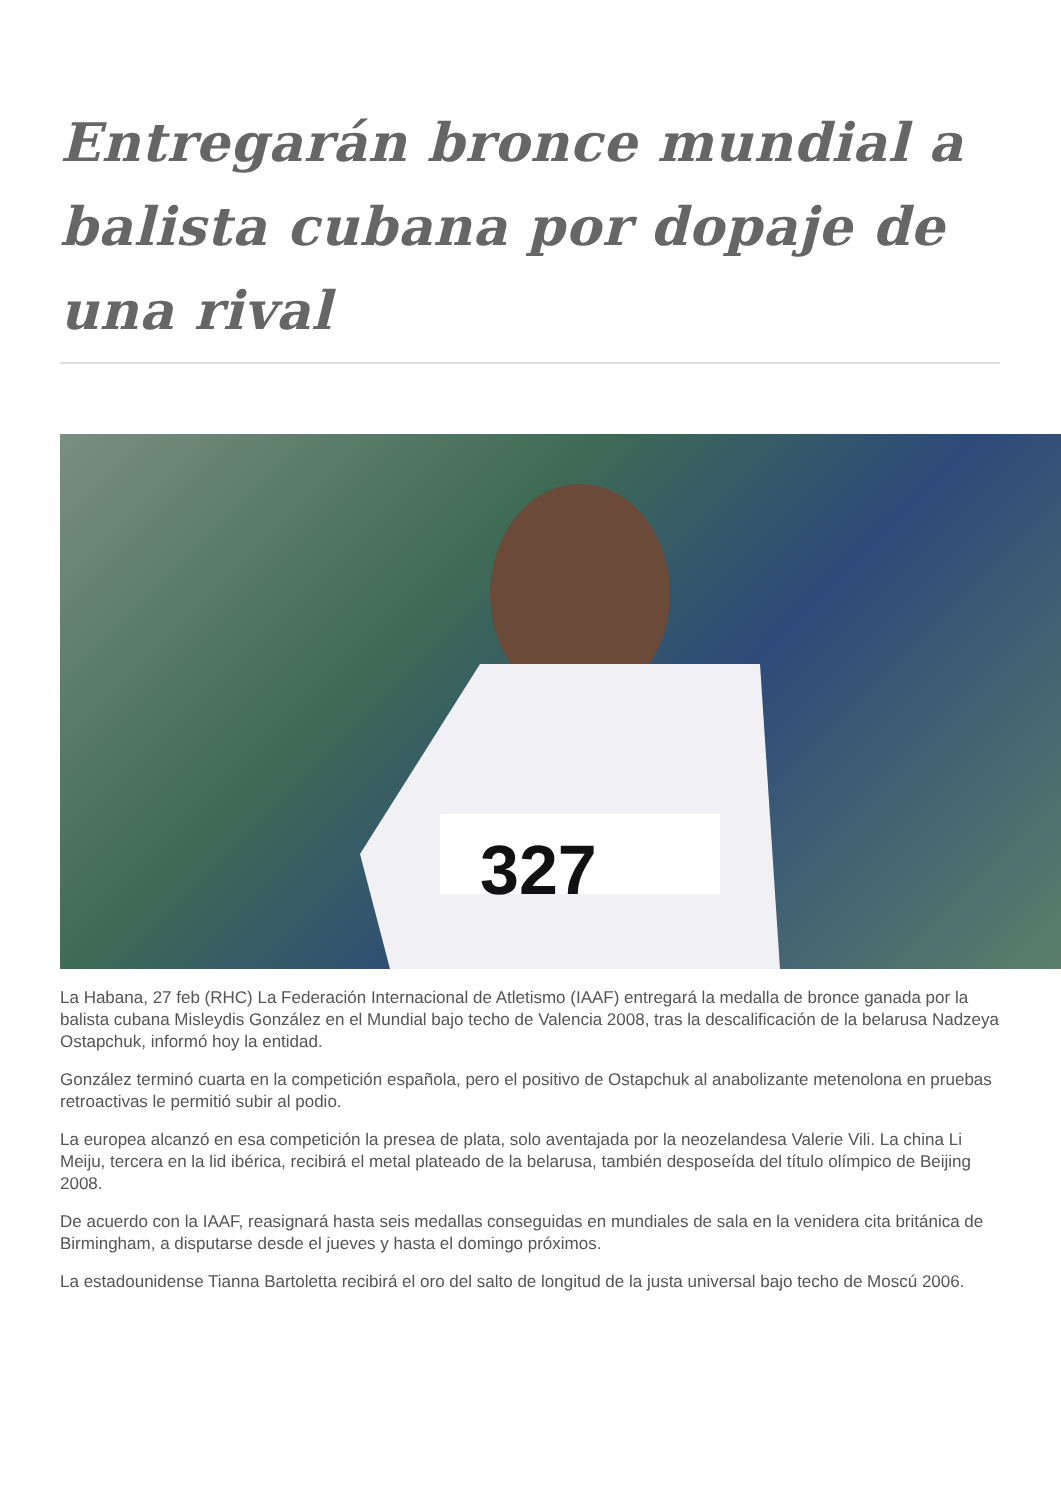Entregarán bronce mundial a balista cubana por dopaje de una rival
327
La Habana, 27 feb (RHC) La Federación Internacional de Atletismo (IAAF) entregará la medalla de bronce ganada por la balista cubana Misleydis González en el Mundial bajo techo de Valencia 2008, tras la descalificación de la belarusa Nadzeya Ostapchuk, informó hoy la entidad.
González terminó cuarta en la competición española, pero el positivo de Ostapchuk al anabolizante metenolona en pruebas retroactivas le permitió subir al podio.
La europea alcanzó en esa competición la presea de plata, solo aventajada por la neozelandesa Valerie Vili. La china Li Meiju, tercera en la lid ibérica, recibirá el metal plateado de la belarusa, también desposeída del título olímpico de Beijing 2008.
De acuerdo con la IAAF, reasignará hasta seis medallas conseguidas en mundiales de sala en la venidera cita británica de Birmingham, a disputarse desde el jueves y hasta el domingo próximos.
La estadounidense Tianna Bartoletta recibirá el oro del salto de longitud de la justa universal bajo techo de Moscú 2006.